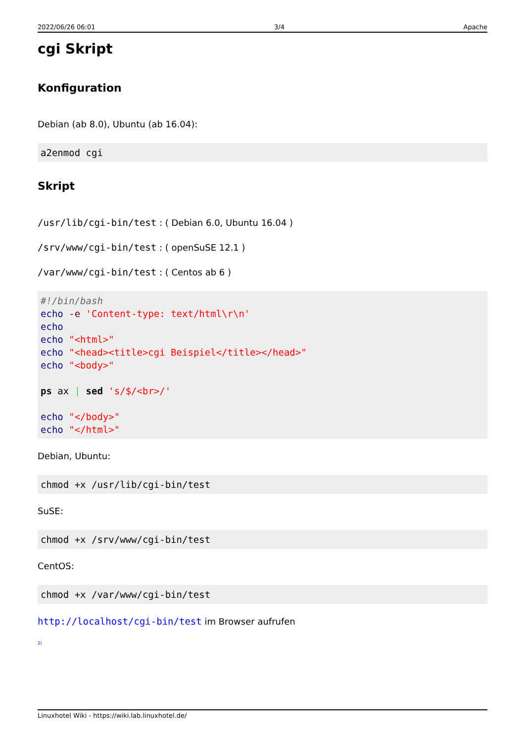2022/06/26 06:01 3/4 Apache
cgi Skript
Konfiguration
Debian (ab 8.0), Ubuntu (ab 16.04):
a2enmod cgi
Skript
/usr/lib/cgi-bin/test : ( Debian 6.0, Ubuntu 16.04 )
/srv/www/cgi-bin/test : ( openSuSE 12.1 )
/var/www/cgi-bin/test : ( Centos ab 6 )
#!/bin/bash
echo -e 'Content-type: text/html\r\n'
echo
echo "<html>"
echo "<head><title>cgi Beispiel</title></head>"
echo "<body>"

ps ax | sed 's/$/<br>/'

echo "</body>"
echo "</html>"
Debian, Ubuntu:
chmod +x /usr/lib/cgi-bin/test
SuSE:
chmod +x /srv/www/cgi-bin/test
CentOS:
chmod +x /var/www/cgi-bin/test
http://localhost/cgi-bin/test im Browser aufrufen
<sup>2)</sup>
Linuxhotel Wiki - https://wiki.lab.linuxhotel.de/